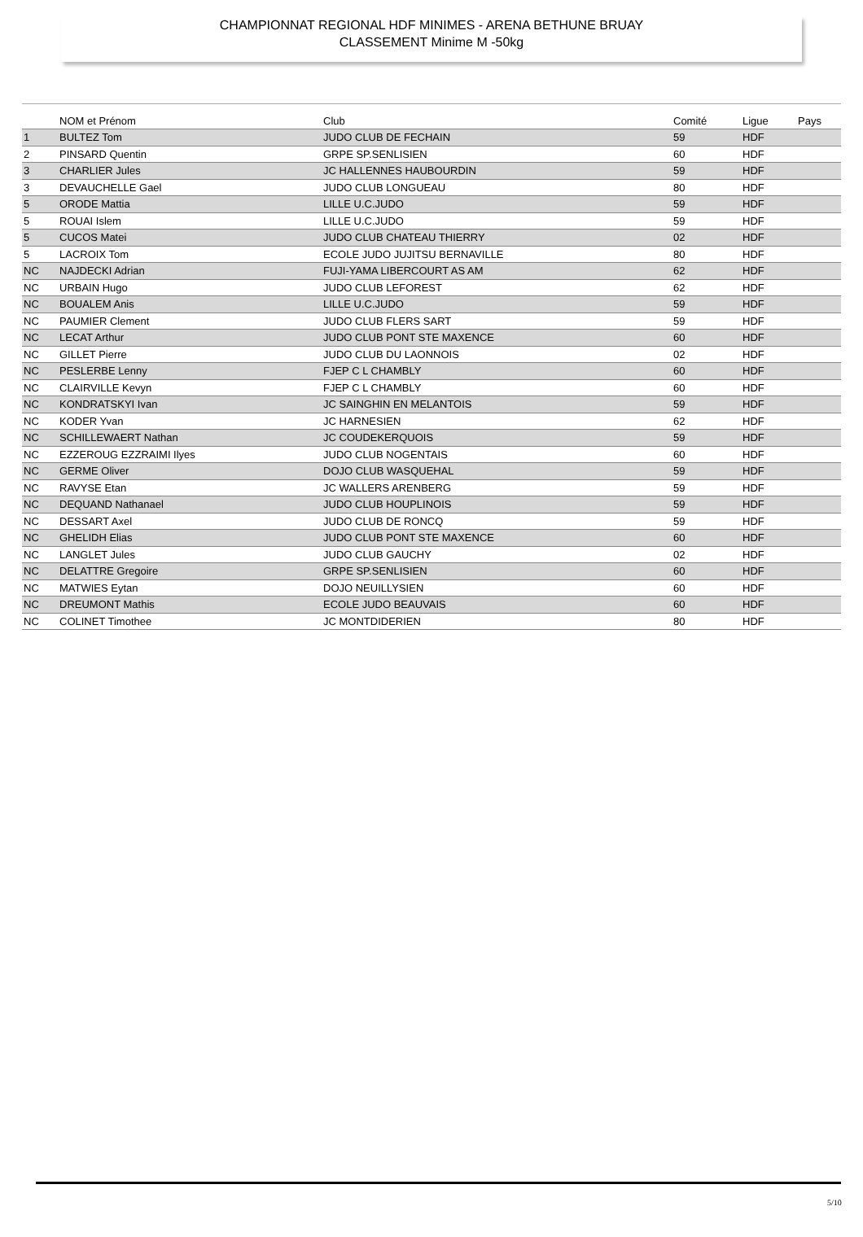CHAMPIONNAT REGIONAL HDF MINIMES - ARENA BETHUNE BRUAY
CLASSEMENT Minime M -50kg
| | NOM et Prénom | Club | Comité | Ligue | Pays |
| --- | --- | --- | --- | --- | --- |
| 1 | BULTEZ Tom | JUDO CLUB DE FECHAIN | 59 | HDF | |
| 2 | PINSARD Quentin | GRPE SP.SENLISIEN | 60 | HDF | |
| 3 | CHARLIER Jules | JC HALLENNES HAUBOURDIN | 59 | HDF | |
| 3 | DEVAUCHELLE Gael | JUDO CLUB LONGUEAU | 80 | HDF | |
| 5 | ORODE Mattia | LILLE U.C.JUDO | 59 | HDF | |
| 5 | ROUAI Islem | LILLE U.C.JUDO | 59 | HDF | |
| 5 | CUCOS Matei | JUDO CLUB CHATEAU THIERRY | 02 | HDF | |
| 5 | LACROIX Tom | ECOLE JUDO JUJITSU BERNAVILLE | 80 | HDF | |
| NC | NAJDECKI Adrian | FUJI-YAMA LIBERCOURT AS AM | 62 | HDF | |
| NC | URBAIN Hugo | JUDO CLUB LEFOREST | 62 | HDF | |
| NC | BOUALEM Anis | LILLE U.C.JUDO | 59 | HDF | |
| NC | PAUMIER Clement | JUDO CLUB FLERS SART | 59 | HDF | |
| NC | LECAT Arthur | JUDO CLUB PONT STE MAXENCE | 60 | HDF | |
| NC | GILLET Pierre | JUDO CLUB DU LAONNOIS | 02 | HDF | |
| NC | PESLERBE Lenny | FJEP C L CHAMBLY | 60 | HDF | |
| NC | CLAIRVILLE Kevyn | FJEP C L CHAMBLY | 60 | HDF | |
| NC | KONDRATSKYI Ivan | JC SAINGHIN EN MELANTOIS | 59 | HDF | |
| NC | KODER Yvan | JC HARNESIEN | 62 | HDF | |
| NC | SCHILLEWAERT Nathan | JC COUDEKERQUOIS | 59 | HDF | |
| NC | EZZEROUG EZZRAIMI Ilyes | JUDO CLUB NOGENTAIS | 60 | HDF | |
| NC | GERME Oliver | DOJO CLUB WASQUEHAL | 59 | HDF | |
| NC | RAVYSE Etan | JC WALLERS ARENBERG | 59 | HDF | |
| NC | DEQUAND Nathanael | JUDO CLUB HOUPLINOIS | 59 | HDF | |
| NC | DESSART Axel | JUDO CLUB DE RONCQ | 59 | HDF | |
| NC | GHELIDH Elias | JUDO CLUB PONT STE MAXENCE | 60 | HDF | |
| NC | LANGLET Jules | JUDO CLUB GAUCHY | 02 | HDF | |
| NC | DELATTRE Gregoire | GRPE SP.SENLISIEN | 60 | HDF | |
| NC | MATWIES Eytan | DOJO NEUILLYSIEN | 60 | HDF | |
| NC | DREUMONT Mathis | ECOLE JUDO BEAUVAIS | 60 | HDF | |
| NC | COLINET Timothee | JC MONTDIDERIEN | 80 | HDF | |
5/10